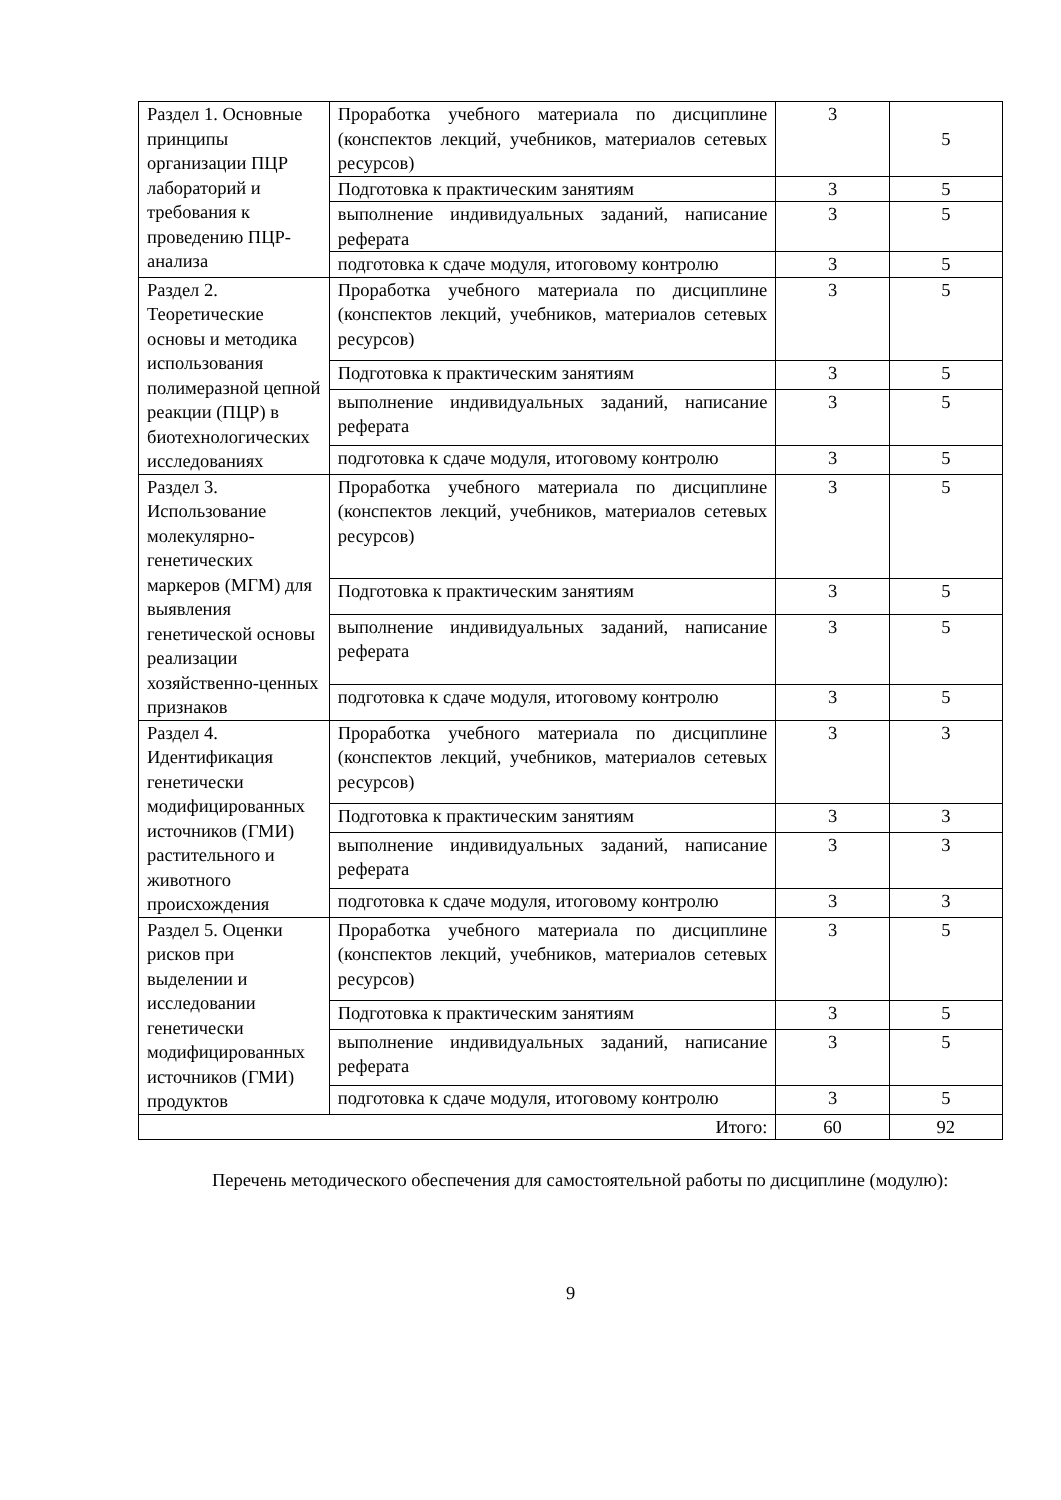| Раздел 1. Основные принципы организации ПЦР лабораторий и требования к проведению ПЦР-анализа | Проработка учебного материала по дисциплине (конспектов лекций, учебников, материалов сетевых ресурсов) | 3 | 5 |
| | Подготовка к практическим занятиям | 3 | 5 |
| | выполнение индивидуальных заданий, написание реферата | 3 | 5 |
| | подготовка к сдаче модуля, итоговому контролю | 3 | 5 |
| Раздел 2. Теоретические основы и методика использования полимеразной цепной реакции (ПЦР) в биотехнологических исследованиях | Проработка учебного материала по дисциплине (конспектов лекций, учебников, материалов сетевых ресурсов) | 3 | 5 |
| | Подготовка к практическим занятиям | 3 | 5 |
| | выполнение индивидуальных заданий, написание реферата | 3 | 5 |
| | подготовка к сдаче модуля, итоговому контролю | 3 | 5 |
| Раздел 3. Использование молекулярно-генетических маркеров (МГМ) для выявления генетической основы реализации хозяйственно-ценных признаков | Проработка учебного материала по дисциплине (конспектов лекций, учебников, материалов сетевых ресурсов) | 3 | 5 |
| | Подготовка к практическим занятиям | 3 | 5 |
| | выполнение индивидуальных заданий, написание реферата | 3 | 5 |
| | подготовка к сдаче модуля, итоговому контролю | 3 | 5 |
| Раздел 4. Идентификация генетически модифицированных источников (ГМИ) растительного и животного происхождения | Проработка учебного материала по дисциплине (конспектов лекций, учебников, материалов сетевых ресурсов) | 3 | 3 |
| | Подготовка к практическим занятиям | 3 | 3 |
| | выполнение индивидуальных заданий, написание реферата | 3 | 3 |
| | подготовка к сдаче модуля, итоговому контролю | 3 | 3 |
| Раздел 5. Оценки рисков при выделении и исследовании генетически модифицированных источников (ГМИ) продуктов | Проработка учебного материала по дисциплине (конспектов лекций, учебников, материалов сетевых ресурсов) | 3 | 5 |
| | Подготовка к практическим занятиям | 3 | 5 |
| | выполнение индивидуальных заданий, написание реферата | 3 | 5 |
| | подготовка к сдаче модуля, итоговому контролю | 3 | 5 |
| Итого: | | 60 | 92 |
Перечень методического обеспечения для самостоятельной работы по дисциплине (модулю):
9